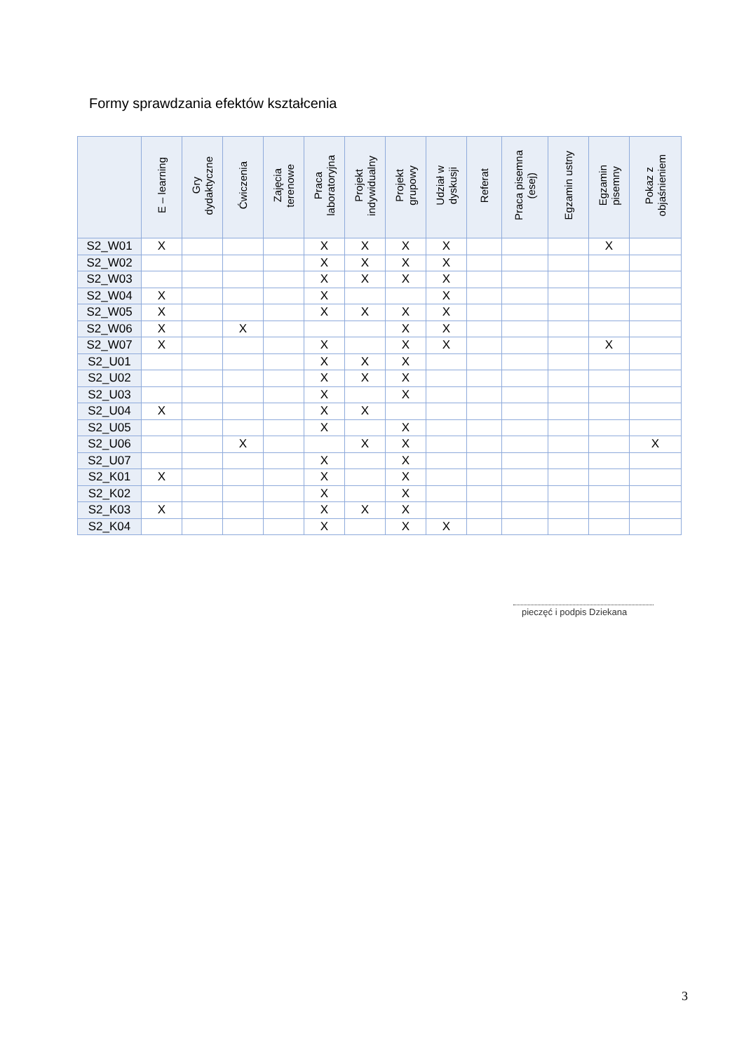Formy sprawdzania efektów kształcenia
| | E – learning | Gry dydaktyczne | Ćwiczenia | Zajęcia terenowe | Praca laboratoryjna | Projekt indywidualny | Projekt grupowy | Udział w dyskusji | Referat | Praca pisemna (esej) | Egzamin ustny | Egzamin pisemny | Pokaz z objaśnieniem |
| --- | --- | --- | --- | --- | --- | --- | --- | --- | --- | --- | --- | --- | --- |
| S2_W01 | X | | | | X | X | X | X | | | | X | |
| S2_W02 | | | | | X | X | X | X | | | | | |
| S2_W03 | | | | | X | X | X | X | | | | | |
| S2_W04 | X | | | | X | | | X | | | | | |
| S2_W05 | X | | | | X | X | X | X | | | | | |
| S2_W06 | X | | X | | | | X | X | | | | | |
| S2_W07 | X | | | | X | | X | X | | | | X | |
| S2_U01 | | | | | X | X | X | | | | | | |
| S2_U02 | | | | | X | X | X | | | | | | |
| S2_U03 | | | | | X | | X | | | | | | |
| S2_U04 | X | | | | X | X | | | | | | | |
| S2_U05 | | | | | X | | X | | | | | | |
| S2_U06 | | | X | | | X | X | | | | | | X |
| S2_U07 | | | | | X | | X | | | | | | |
| S2_K01 | X | | | | X | | X | | | | | | |
| S2_K02 | | | | | X | | X | | | | | | |
| S2_K03 | X | | | | X | X | X | | | | | | |
| S2_K04 | | | | | X | | X | X | | | | | |
pieczęć i podpis Dziekana
3